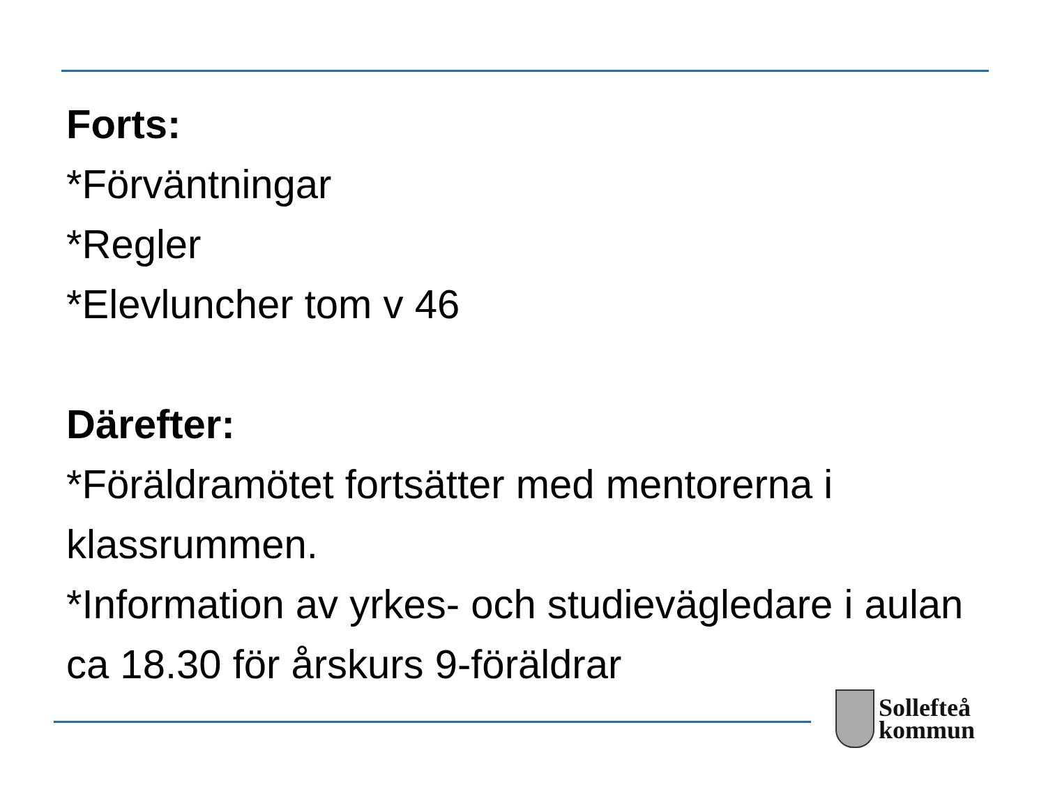Forts:
*Förväntningar
*Regler
*Elevluncher tom v 46
Därefter:
*Föräldramötet fortsätter med mentorerna i klassrummen.
*Information av yrkes- och studievägledare i aulan ca 18.30 för årskurs 9-föräldrar
Sollefteå
kommun